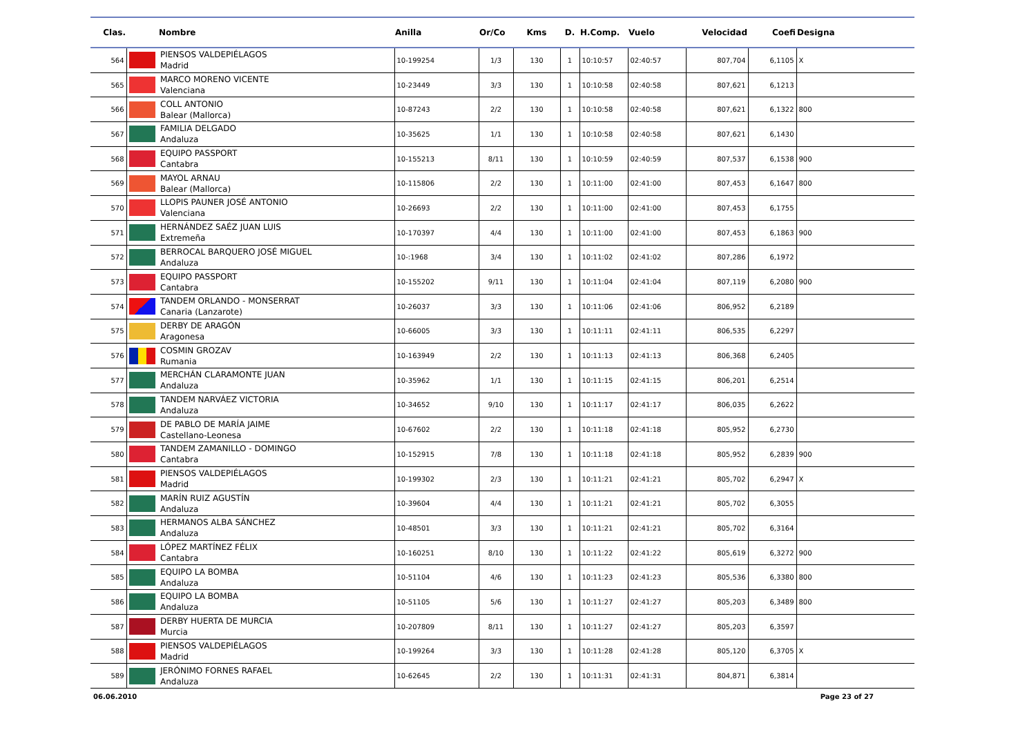| Clas. | | Nombre | Anilla | Or/Co | Kms | D. | H.Comp. | Vuelo | Velocidad | Coefi | Designa |
| --- | --- | --- | --- | --- | --- | --- | --- | --- | --- | --- | --- |
| 564 | | PIENSOS VALDEPIÉLAGOS Madrid | 10-199254 | 1/3 | 130 | 1 | 10:10:57 | 02:40:57 | 807,704 | 6,1105 | X |
| 565 | | MARCO MORENO VICENTE Valenciana | 10-23449 | 3/3 | 130 | 1 | 10:10:58 | 02:40:58 | 807,621 | 6,1213 | |
| 566 | | COLL ANTONIO Balear (Mallorca) | 10-87243 | 2/2 | 130 | 1 | 10:10:58 | 02:40:58 | 807,621 | 6,1322 | 800 |
| 567 | | FAMILIA DELGADO Andaluza | 10-35625 | 1/1 | 130 | 1 | 10:10:58 | 02:40:58 | 807,621 | 6,1430 | |
| 568 | | EQUIPO PASSPORT Cantabra | 10-155213 | 8/11 | 130 | 1 | 10:10:59 | 02:40:59 | 807,537 | 6,1538 | 900 |
| 569 | | MAYOL ARNAU Balear (Mallorca) | 10-115806 | 2/2 | 130 | 1 | 10:11:00 | 02:41:00 | 807,453 | 6,1647 | 800 |
| 570 | | LLOPIS PAUNER JOSÉ ANTONIO Valenciana | 10-26693 | 2/2 | 130 | 1 | 10:11:00 | 02:41:00 | 807,453 | 6,1755 | |
| 571 | | HERNÁNDEZ SAÉZ JUAN LUIS Extremeña | 10-170397 | 4/4 | 130 | 1 | 10:11:00 | 02:41:00 | 807,453 | 6,1863 | 900 |
| 572 | | BERROCAL BARQUERO JOSÉ MIGUEL Andaluza | 10-:1968 | 3/4 | 130 | 1 | 10:11:02 | 02:41:02 | 807,286 | 6,1972 | |
| 573 | | EQUIPO PASSPORT Cantabra | 10-155202 | 9/11 | 130 | 1 | 10:11:04 | 02:41:04 | 807,119 | 6,2080 | 900 |
| 574 | | TANDEM ORLANDO - MONSERRAT Canaria (Lanzarote) | 10-26037 | 3/3 | 130 | 1 | 10:11:06 | 02:41:06 | 806,952 | 6,2189 | |
| 575 | | DERBY DE ARAGÓN Aragonesa | 10-66005 | 3/3 | 130 | 1 | 10:11:11 | 02:41:11 | 806,535 | 6,2297 | |
| 576 | | COSMIN GROZAV Rumania | 10-163949 | 2/2 | 130 | 1 | 10:11:13 | 02:41:13 | 806,368 | 6,2405 | |
| 577 | | MERCHÁN CLARAMONTE JUAN Andaluza | 10-35962 | 1/1 | 130 | 1 | 10:11:15 | 02:41:15 | 806,201 | 6,2514 | |
| 578 | | TANDEM NARVÁEZ VICTORIA Andaluza | 10-34652 | 9/10 | 130 | 1 | 10:11:17 | 02:41:17 | 806,035 | 6,2622 | |
| 579 | | DE PABLO DE MARÍA JAIME Castellano-Leonesa | 10-67602 | 2/2 | 130 | 1 | 10:11:18 | 02:41:18 | 805,952 | 6,2730 | |
| 580 | | TANDEM ZAMANILLO - DOMINGO Cantabra | 10-152915 | 7/8 | 130 | 1 | 10:11:18 | 02:41:18 | 805,952 | 6,2839 | 900 |
| 581 | | PIENSOS VALDEPIÉLAGOS Madrid | 10-199302 | 2/3 | 130 | 1 | 10:11:21 | 02:41:21 | 805,702 | 6,2947 | X |
| 582 | | MARÍN RUIZ AGUSTÍN Andaluza | 10-39604 | 4/4 | 130 | 1 | 10:11:21 | 02:41:21 | 805,702 | 6,3055 | |
| 583 | | HERMANOS ALBA SÁNCHEZ Andaluza | 10-48501 | 3/3 | 130 | 1 | 10:11:21 | 02:41:21 | 805,702 | 6,3164 | |
| 584 | | LÓPEZ MARTÍNEZ FÉLIX Cantabra | 10-160251 | 8/10 | 130 | 1 | 10:11:22 | 02:41:22 | 805,619 | 6,3272 | 900 |
| 585 | | EQUIPO LA BOMBA Andaluza | 10-51104 | 4/6 | 130 | 1 | 10:11:23 | 02:41:23 | 805,536 | 6,3380 | 800 |
| 586 | | EQUIPO LA BOMBA Andaluza | 10-51105 | 5/6 | 130 | 1 | 10:11:27 | 02:41:27 | 805,203 | 6,3489 | 800 |
| 587 | | DERBY HUERTA DE MURCIA Murcia | 10-207809 | 8/11 | 130 | 1 | 10:11:27 | 02:41:27 | 805,203 | 6,3597 | |
| 588 | | PIENSOS VALDEPIÉLAGOS Madrid | 10-199264 | 3/3 | 130 | 1 | 10:11:28 | 02:41:28 | 805,120 | 6,3705 | X |
| 589 | | JERÓNIMO FORNES RAFAEL Andaluza | 10-62645 | 2/2 | 130 | 1 | 10:11:31 | 02:41:31 | 804,871 | 6,3814 | |
06.06.2010 Page 23 of 27